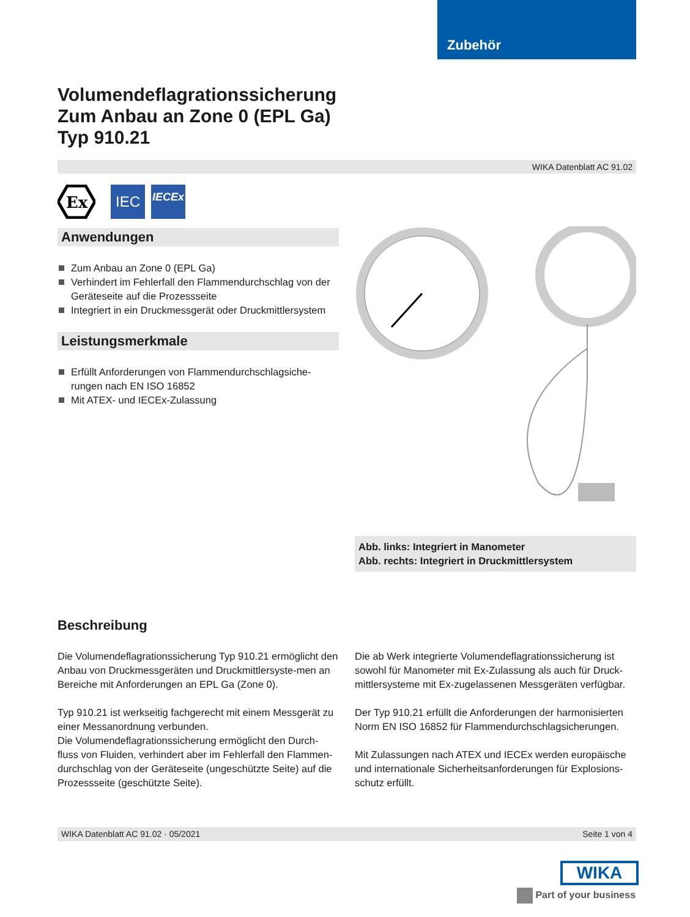Zubehör
Volumendeflagrationssicherung
Zum Anbau an Zone 0 (EPL Ga)
Typ 910.21
WIKA Datenblatt AC 91.02
Ex
IEC
IECEx
Anwendungen
Zum Anbau an Zone 0 (EPL Ga)
Verhindert im Fehlerfall den Flammendurchschlag von der Geräteseite auf die Prozessseite
Integriert in ein Druckmessgerät oder Druckmittlersystem
Leistungsmerkmale
Erfüllt Anforderungen von Flammendurchschlagsiche-
rungen nach EN ISO 16852
Mit ATEX- und IECEx-Zulassung
Abb. links: Integriert in Manometer
Abb. rechts: Integriert in Druckmittlersystem
Beschreibung
Die Volumendeflagrationssicherung Typ 910.21 ermöglicht den Anbau von Druckmessgeräten und Druckmittlersyste-men an Bereiche mit Anforderungen an EPL Ga (Zone 0).
Typ 910.21 ist werkseitig fachgerecht mit einem Messgerät zu einer Messanordnung verbunden.
Die Volumendeflagrationssicherung ermöglicht den Durch-fluss von Fluiden, verhindert aber im Fehlerfall den Flammen-durchschlag von der Geräteseite (ungeschützte Seite) auf die Prozessseite (geschützte Seite).
Die ab Werk integrierte Volumendeflagrationssicherung ist sowohl für Manometer mit Ex-Zulassung als auch für Druck-mittlersysteme mit Ex-zugelassenen Messgeräten verfügbar.
Der Typ 910.21 erfüllt die Anforderungen der harmonisierten Norm EN ISO 16852 für Flammendurchschlagsicherungen.
Mit Zulassungen nach ATEX und IECEx werden europäische und internationale Sicherheitsanforderungen für Explosions-schutz erfüllt.
WIKA Datenblatt AC 91.02 · 05/2021 Seite 1 von 4
WIKA
Part of your business